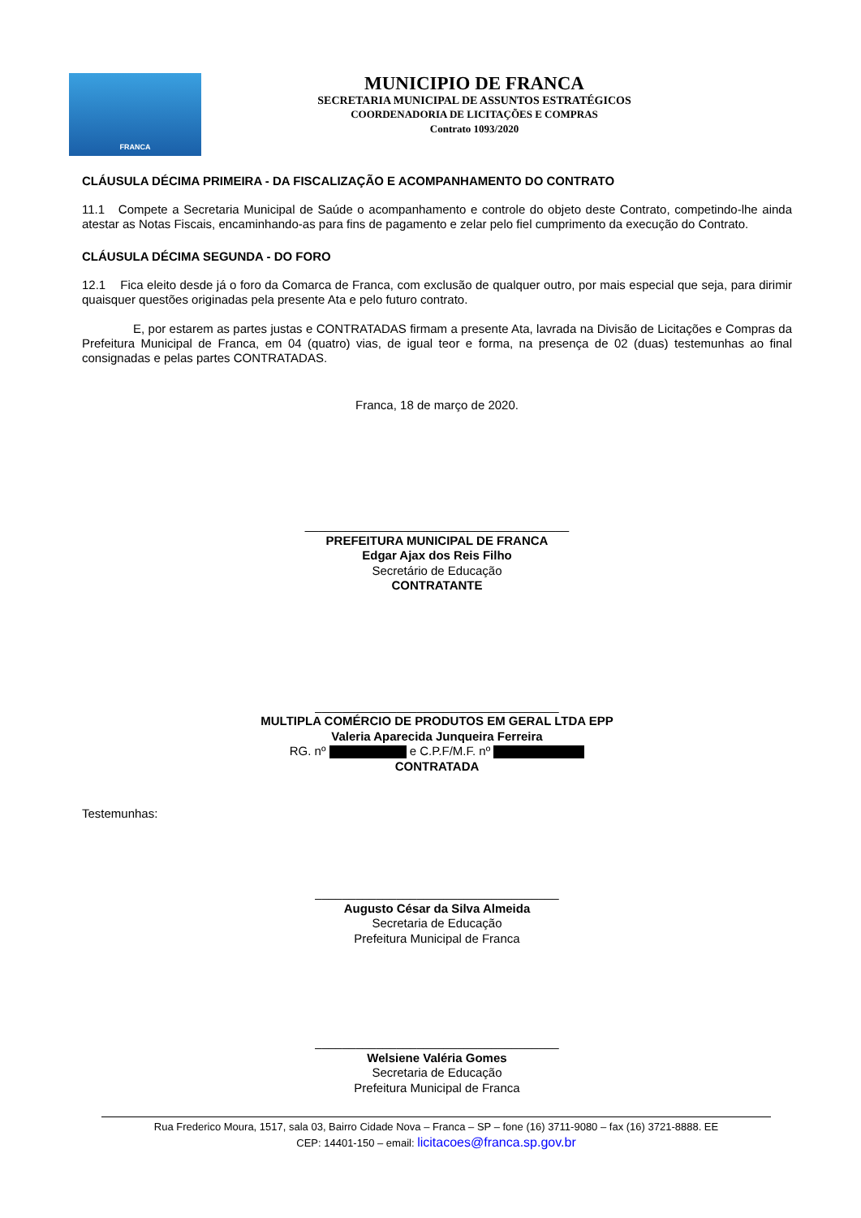FRANCA
MUNICIPIO DE FRANCA
SECRETARIA MUNICIPAL DE ASSUNTOS ESTRATÉGICOS
COORDENADORIA DE LICITAÇÕES E COMPRAS
Contrato 1093/2020
CLÁUSULA DÉCIMA PRIMEIRA - DA FISCALIZAÇÃO E ACOMPANHAMENTO DO CONTRATO
11.1 Compete a Secretaria Municipal de Saúde o acompanhamento e controle do objeto deste Contrato, competindo-lhe ainda atestar as Notas Fiscais, encaminhando-as para fins de pagamento e zelar pelo fiel cumprimento da execução do Contrato.
CLÁUSULA DÉCIMA SEGUNDA - DO FORO
12.1 Fica eleito desde já o foro da Comarca de Franca, com exclusão de qualquer outro, por mais especial que seja, para dirimir quaisquer questões originadas pela presente Ata e pelo futuro contrato.
E, por estarem as partes justas e CONTRATADAS firmam a presente Ata, lavrada na Divisão de Licitações e Compras da Prefeitura Municipal de Franca, em 04 (quatro) vias, de igual teor e forma, na presença de 02 (duas) testemunhas ao final consignadas e pelas partes CONTRATADAS.
Franca, 18 de março de 2020.
_______________________________________
PREFEITURA MUNICIPAL DE FRANCA
Edgar Ajax dos Reis Filho
Secretário de Educação
CONTRATANTE
____________________________________
MULTIPLA COMÉRCIO DE PRODUTOS EM GERAL LTDA EPP
Valeria Aparecida Junqueira Ferreira
RG. nº e C.P.F/M.F. nº
CONTRATADA
Testemunhas:
____________________________________
Augusto César da Silva Almeida
Secretaria de Educação
Prefeitura Municipal de Franca
____________________________________
Welsiene Valéria Gomes
Secretaria de Educação
Prefeitura Municipal de Franca
Rua Frederico Moura, 1517, sala 03, Bairro Cidade Nova – Franca – SP – fone (16) 3711-9080 – fax (16) 3721-8888. EE
CEP: 14401-150 – email: licitacoes@franca.sp.gov.br